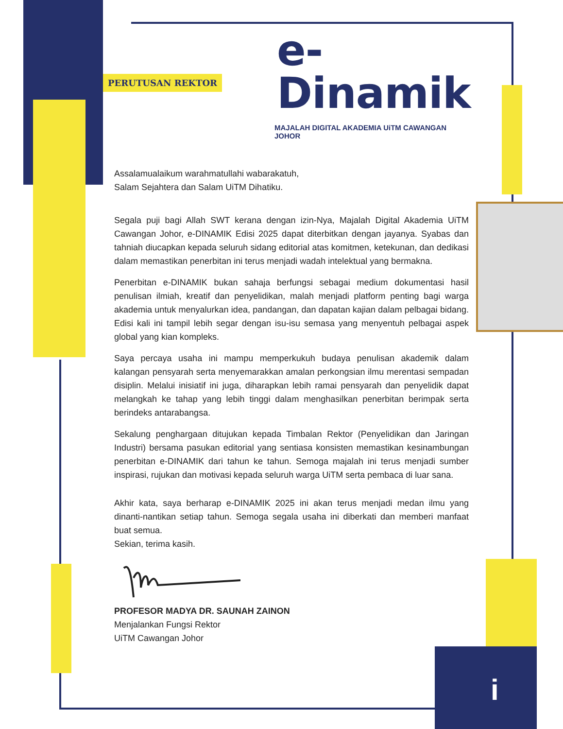PERUTUSAN REKTOR
e-Dinamik
MAJALAH DIGITAL AKADEMIA UiTM CAWANGAN JOHOR
Assalamualaikum warahmatullahi wabarakatuh,
Salam Sejahtera dan Salam UiTM Dihatiku.
Segala puji bagi Allah SWT kerana dengan izin-Nya, Majalah Digital Akademia UiTM Cawangan Johor, e-DINAMIK Edisi 2025 dapat diterbitkan dengan jayanya. Syabas dan tahniah diucapkan kepada seluruh sidang editorial atas komitmen, ketekunan, dan dedikasi dalam memastikan penerbitan ini terus menjadi wadah intelektual yang bermakna.
Penerbitan e-DINAMIK bukan sahaja berfungsi sebagai medium dokumentasi hasil penulisan ilmiah, kreatif dan penyelidikan, malah menjadi platform penting bagi warga akademia untuk menyalurkan idea, pandangan, dan dapatan kajian dalam pelbagai bidang. Edisi kali ini tampil lebih segar dengan isu-isu semasa yang menyentuh pelbagai aspek global yang kian kompleks.
Saya percaya usaha ini mampu memperkukuh budaya penulisan akademik dalam kalangan pensyarah serta menyemarakkan amalan perkongsian ilmu merentasi sempadan disiplin. Melalui inisiatif ini juga, diharapkan lebih ramai pensyarah dan penyelidik dapat melangkah ke tahap yang lebih tinggi dalam menghasilkan penerbitan berimpak serta berindeks antarabangsa.
Sekalung penghargaan ditujukan kepada Timbalan Rektor (Penyelidikan dan Jaringan Industri) bersama pasukan editorial yang sentiasa konsisten memastikan kesinambungan penerbitan e-DINAMIK dari tahun ke tahun. Semoga majalah ini terus menjadi sumber inspirasi, rujukan dan motivasi kepada seluruh warga UiTM serta pembaca di luar sana.
Akhir kata, saya berharap e-DINAMIK 2025 ini akan terus menjadi medan ilmu yang dinanti-nantikan setiap tahun. Semoga segala usaha ini diberkati dan memberi manfaat buat semua.
Sekian, terima kasih.
PROFESOR MADYA DR. SAUNAH ZAINON
Menjalankan Fungsi Rektor
UiTM Cawangan Johor
i